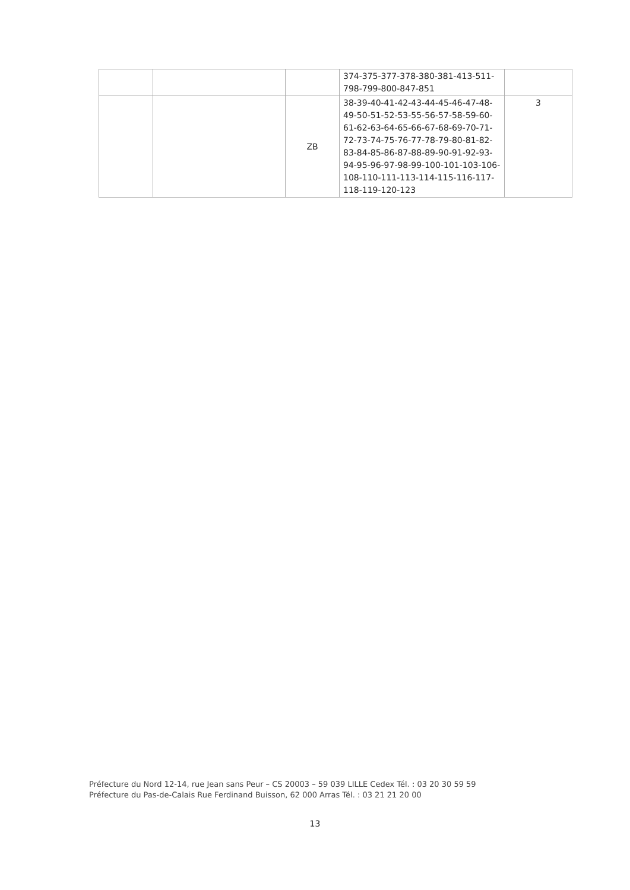| | | | 374-375-377-378-380-381-413-511-798-799-800-847-851 | |
| | | ZB | 38-39-40-41-42-43-44-45-46-47-48-49-50-51-52-53-55-56-57-58-59-60-61-62-63-64-65-66-67-68-69-70-71-72-73-74-75-76-77-78-79-80-81-82-83-84-85-86-87-88-89-90-91-92-93-94-95-96-97-98-99-100-101-103-106-108-110-111-113-114-115-116-117-118-119-120-123 | 3 |
Préfecture du Nord 12-14, rue Jean sans Peur – CS 20003 – 59 039 LILLE Cedex Tél. : 03 20 30 59 59
Préfecture du Pas-de-Calais Rue Ferdinand Buisson, 62 000 Arras Tél. : 03 21 21 20 00
13